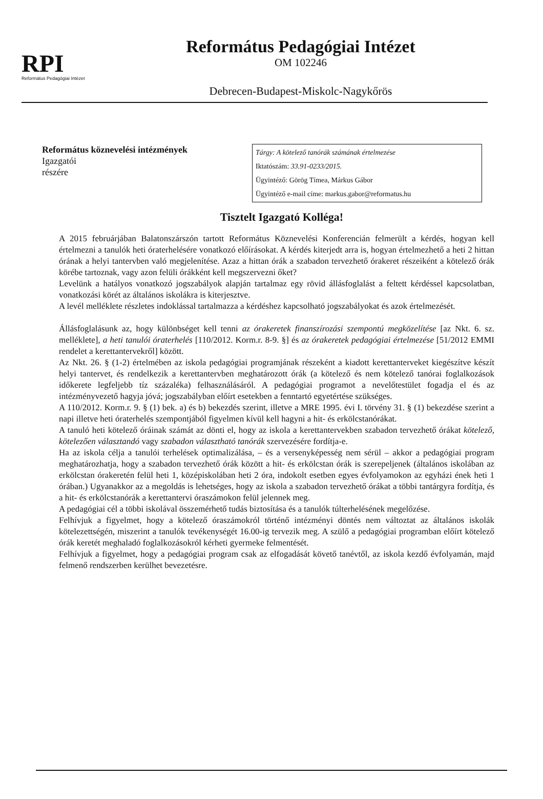RPI
Református Pedagógiai Intézet
Református Pedagógiai Intézet
OM 102246
Debrecen-Budapest-Miskolc-Nagykőrös
Református köznevelési intézmények
Igazgatói
részére
Tárgy: A kötelező tanórák számának értelmezése
Iktatószám: 33.91-0233/2015.
Ügyintéző: Görög Tímea, Márkus Gábor
Ügyintéző e-mail címe: markus.gabor@reformatus.hu
Tisztelt Igazgató Kolléga!
A 2015 februárjában Balatonszárszón tartott Református Köznevelési Konferencián felmerült a kérdés, hogyan kell értelmezni a tanulók heti óraterhelésére vonatkozó előírásokat. A kérdés kiterjedt arra is, hogyan értelmezhető a heti 2 hittan órának a helyi tantervben való megjelenítése. Azaz a hittan órák a szabadon tervezhető órakeret részeiként a kötelező órák körébe tartoznak, vagy azon felüli órákként kell megszervezni őket?
Levelünk a hatályos vonatkozó jogszabályok alapján tartalmaz egy rövid állásfoglalást a feltett kérdéssel kapcsolatban, vonatkozási körét az általános iskolákra is kiterjesztve.
A levél melléklete részletes indoklással tartalmazza a kérdéshez kapcsolható jogszabályokat és azok értelmezését.
Állásfoglalásunk az, hogy különbséget kell tenni az órakeretek finanszírozási szempontú megközelítése [az Nkt. 6. sz. melléklete], a heti tanulói óraterhelés [110/2012. Korm.r. 8-9. §] és az órakeretek pedagógiai értelmezése [51/2012 EMMI rendelet a kerettantervekről] között.
Az Nkt. 26. § (1-2) értelmében az iskola pedagógiai programjának részeként a kiadott kerettanterveket kiegészítve készít helyi tantervet, és rendelkezik a kerettantervben meghatározott órák (a kötelező és nem kötelező tanórai foglalkozások időkerete legfeljebb tíz százaléka) felhasználásáról. A pedagógiai programot a nevelőtestület fogadja el és az intézményvezető hagyja jóvá; jogszabályban előírt esetekben a fenntartó egyetértése szükséges.
A 110/2012. Korm.r. 9. § (1) bek. a) és b) bekezdés szerint, illetve a MRE 1995. évi I. törvény 31. § (1) bekezdése szerint a napi illetve heti óraterhelés szempontjából figyelmen kívül kell hagyni a hit- és erkölcstanórákat.
A tanuló heti kötelező óráinak számát az dönti el, hogy az iskola a kerettantervekben szabadon tervezhető órákat kötelező, kötelezően választandó vagy szabadon választható tanórák szervezésére fordítja-e.
Ha az iskola célja a tanulói terhelések optimalizálása, – és a versenyképesség nem sérül – akkor a pedagógiai program meghatározhatja, hogy a szabadon tervezhető órák között a hit- és erkölcstan órák is szerepeljenek (általános iskolában az erkölcstan órakeretén felül heti 1, középiskolában heti 2 óra, indokolt esetben egyes évfolyamokon az egyházi ének heti 1 órában.) Ugyanakkor az a megoldás is lehetséges, hogy az iskola a szabadon tervezhető órákat a többi tantárgyra fordítja, és a hit- és erkölcstanórák a kerettantervi óraszámokon felül jelennek meg.
A pedagógiai cél a többi iskolával összemérhető tudás biztosítása és a tanulók túlterhelésének megelőzése.
Felhívjuk a figyelmet, hogy a kötelező óraszámokról történő intézményi döntés nem változtat az általános iskolák kötelezettségén, miszerint a tanulók tevékenységét 16.00-ig tervezik meg. A szülő a pedagógiai programban előírt kötelező órák keretét meghaladó foglalkozásokról kérheti gyermeke felmentését.
Felhívjuk a figyelmet, hogy a pedagógiai program csak az elfogadását követő tanévtől, az iskola kezdő évfolyamán, majd felmenő rendszerben kerülhet bevezetésre.